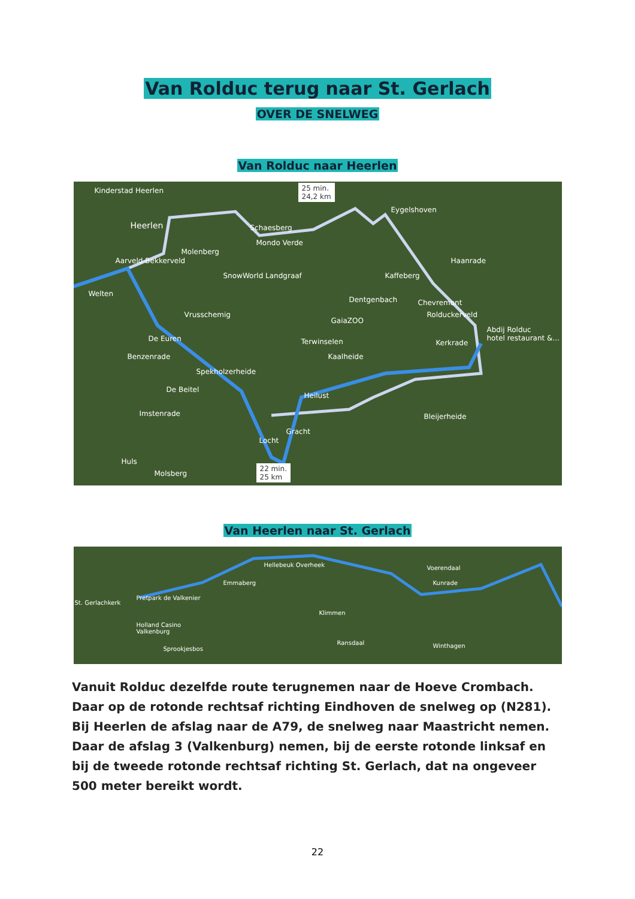Van Rolduc terug naar St. Gerlach
OVER DE SNELWEG
Van Rolduc naar Heerlen
25 min.
24,2 km
Kinderstad Heerlen
Heerlen Schaesberg
Mondo Verde
Eygelshoven
Molenberg
Aarveld-Bekkerveld
SnowWorld Landgraaf Kaffeberg
Haanrade
Welten
Dentgenbach Chevremont
Vrusschemig
GaiaZOO
Rolduckerveld
Abdij Rolduc
hotel restaurant &... De Euren Terwinselen Kerkrade
Benzenrade Kaalheide
Spekholzerheide
Heilust
De Beitel
Imstenrade Bleijerheide
Gracht
Locht
Huls
Molsberg
22 min.
25 km
Van Heerlen naar St. Gerlach
St. Gerlachkerk
Pretpark de Valkenier
Hellebeuk Overheek
Emmaberg
Voerendaal
Kunrade
Klimmen
Holland Casino
Valkenburg
Ransdaal Winthagen Sprookjesbos
Vanuit Rolduc dezelfde route terugnemen naar de Hoeve Crombach. Daar op de rotonde rechtsaf richting Eindhoven de snelweg op (N281). Bij Heerlen de afslag naar de A79, de snelweg naar Maastricht nemen. Daar de afslag 3 (Valkenburg) nemen, bij de eerste rotonde linksaf en bij de tweede rotonde rechtsaf richting St. Gerlach, dat na ongeveer 500 meter bereikt wordt.
22